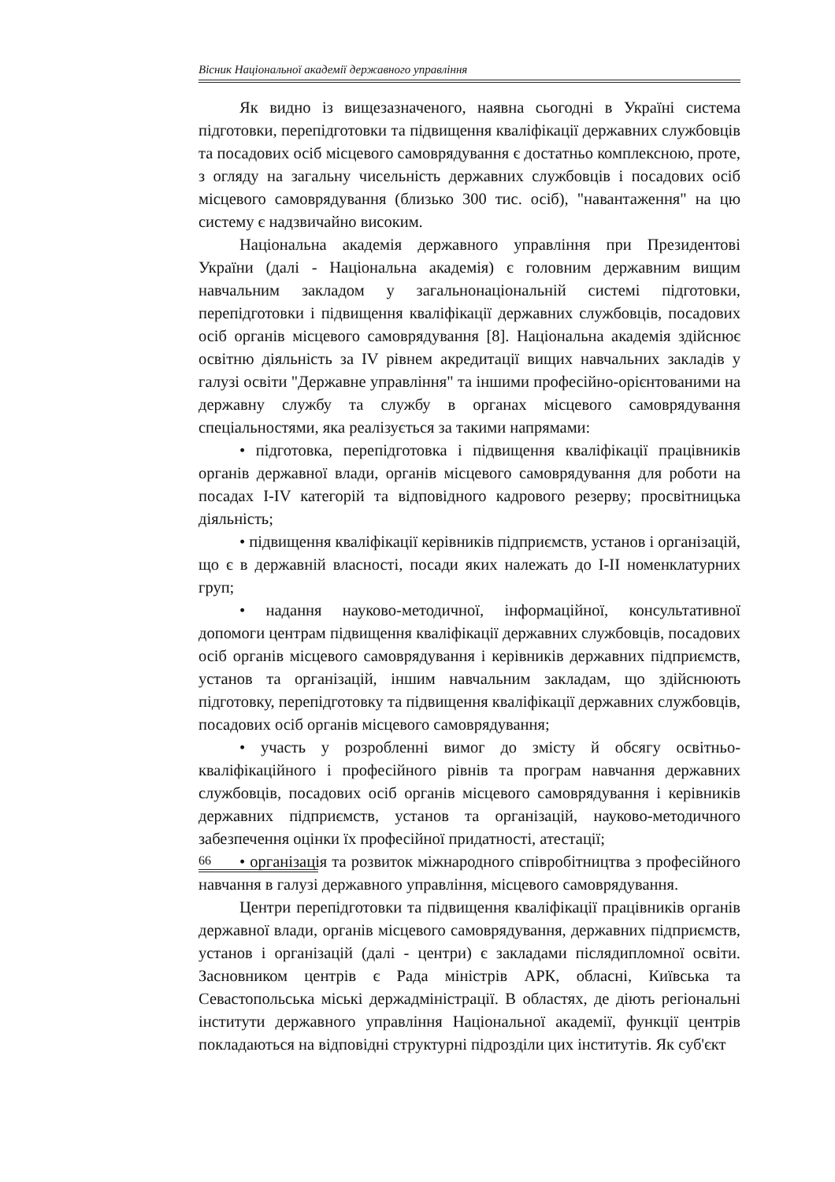Вісник Національної академії державного управління
Як видно із вищезазначеного, наявна сьогодні в Україні система підготовки, перепідготовки та підвищення кваліфікації державних службовців та посадових осіб місцевого самоврядування є достатньо комплексною, проте, з огляду на загальну чисельність державних службовців і посадових осіб місцевого самоврядування (близько 300 тис. осіб), "навантаження" на цю систему є надзвичайно високим.
Національна академія державного управління при Президентові України (далі - Національна академія) є головним державним вищим навчальним закладом у загальнонаціональній системі підготовки, перепідготовки і підвищення кваліфікації державних службовців, посадових осіб органів місцевого самоврядування [8]. Національна академія здійснює освітню діяльність за IV рівнем акредитації вищих навчальних закладів у галузі освіти "Державне управління" та іншими професійно-орієнтованими на державну службу та службу в органах місцевого самоврядування спеціальностями, яка реалізується за такими напрямами:
• підготовка, перепідготовка і підвищення кваліфікації працівників органів державної влади, органів місцевого самоврядування для роботи на посадах I-IV категорій та відповідного кадрового резерву; просвітницька діяльність;
• підвищення кваліфікації керівників підприємств, установ і організацій, що є в державній власності, посади яких належать до I-II номенклатурних груп;
• надання науково-методичної, інформаційної, консультативної допомоги центрам підвищення кваліфікації державних службовців, посадових осіб органів місцевого самоврядування і керівників державних підприємств, установ та організацій, іншим навчальним закладам, що здійснюють підготовку, перепідготовку та підвищення кваліфікації державних службовців, посадових осіб органів місцевого самоврядування;
• участь у розробленні вимог до змісту й обсягу освітньо-кваліфікаційного і професійного рівнів та програм навчання державних службовців, посадових осіб органів місцевого самоврядування і керівників державних підприємств, установ та організацій, науково-методичного забезпечення оцінки їх професійної придатності, атестації;
• організація та розвиток міжнародного співробітництва з професійного навчання в галузі державного управління, місцевого самоврядування.
Центри перепідготовки та підвищення кваліфікації працівників органів державної влади, органів місцевого самоврядування, державних підприємств, установ і організацій (далі - центри) є закладами післядипломної освіти. Засновником центрів є Рада міністрів АРК, обласні, Київська та Севастопольська міські держадміністрації. В областях, де діють регіональні інститути державного управління Національної академії, функції центрів покладаються на відповідні структурні підрозділи цих інститутів. Як суб'єкт
66